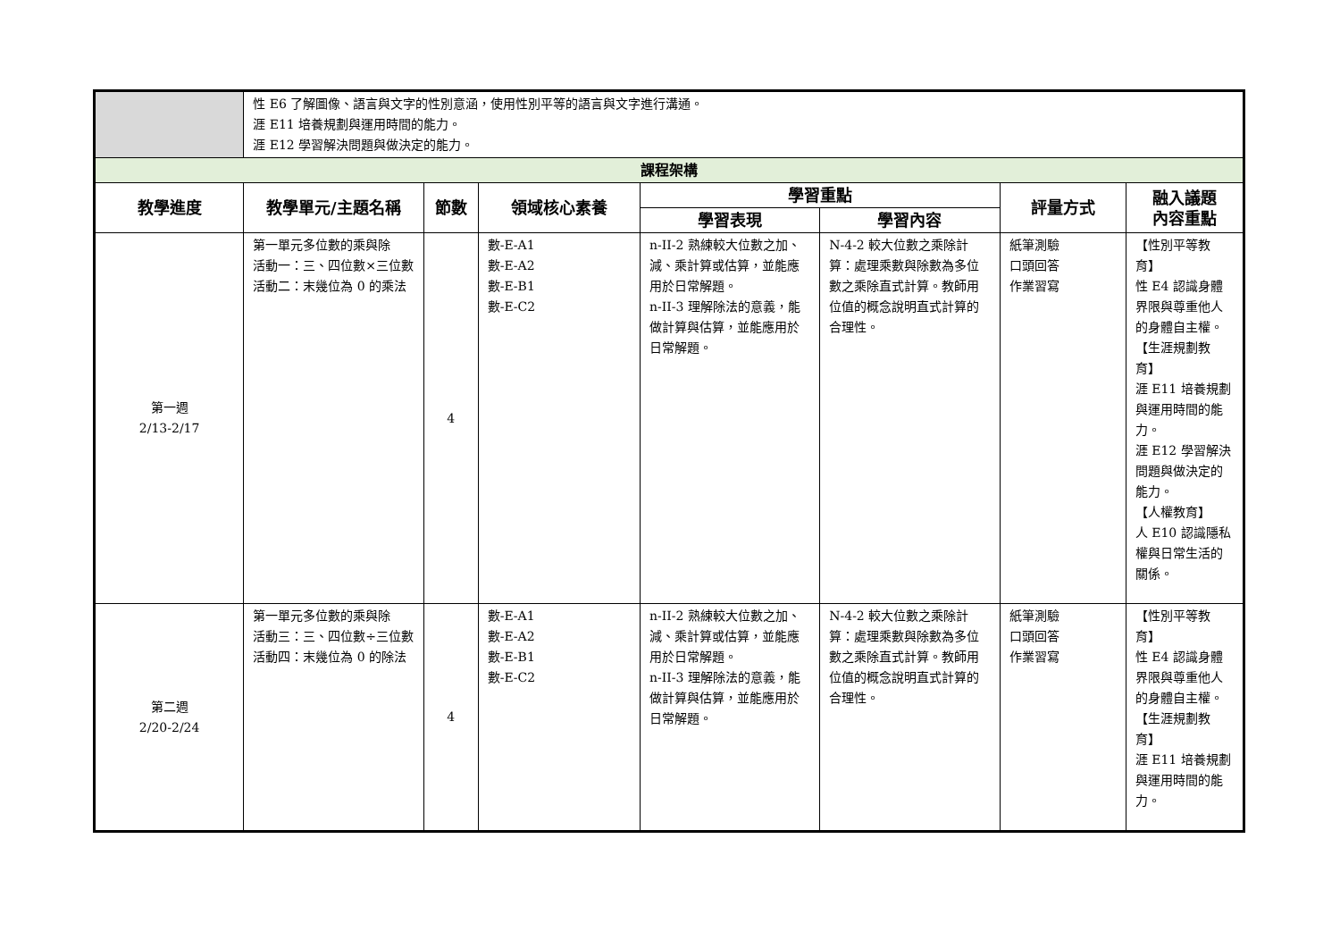| | 性 E6 了解圖像、語言與文字的性別意涵，使用性別平等的語言與文字進行溝通。 涯 E11 培養規劃與運用時間的能力。 涯 E12 學習解決問題與做決定的能力。 | | | | | | |
| 課程架構 | | | | | | | |
| 教學進度 | 教學單元/主題名稱 | 節數 | 領域核心素養 | 學習重點 | | 評量方式 | 融入議題 內容重點 |
| | | | | 學習表現 | 學習內容 | | |
| 第一週 2/13-2/17 | 第一單元多位數的乘與除 活動一：三、四位數×三位數 活動二：末幾位為 0 的乘法 | 4 | 數-E-A1 數-E-A2 數-E-B1 數-E-C2 | n-II-2 熟練較大位數之加、減、乘計算或估算，並能應用於日常解題。 n-II-3 理解除法的意義，能做計算與估算，並能應用於日常解題。 | N-4-2 較大位數之乘除計算：處理乘數與除數為多位數之乘除直式計算。教師用位值的概念說明直式計算的合理性。 | 紙筆測驗 口頭回答 作業習寫 | 【性別平等教育】 性 E4 認識身體界限與尊重他人的身體自主權。 【生涯規劃教育】 涯 E11 培養規劃與運用時間的能力。 涯 E12 學習解決問題與做決定的能力。 【人權教育】 人 E10 認識隱私權與日常生活的關係。 |
| 第二週 2/20-2/24 | 第一單元多位數的乘與除 活動三：三、四位數÷三位數 活動四：末幾位為 0 的除法 | 4 | 數-E-A1 數-E-A2 數-E-B1 數-E-C2 | n-II-2 熟練較大位數之加、減、乘計算或估算，並能應用於日常解題。 n-II-3 理解除法的意義，能做計算與估算，並能應用於日常解題。 | N-4-2 較大位數之乘除計算：處理乘數與除數為多位數之乘除直式計算。教師用位值的概念說明直式計算的合理性。 | 紙筆測驗 口頭回答 作業習寫 | 【性別平等教育】 性 E4 認識身體界限與尊重他人的身體自主權。 【生涯規劃教育】 涯 E11 培養規劃與運用時間的能力。 |